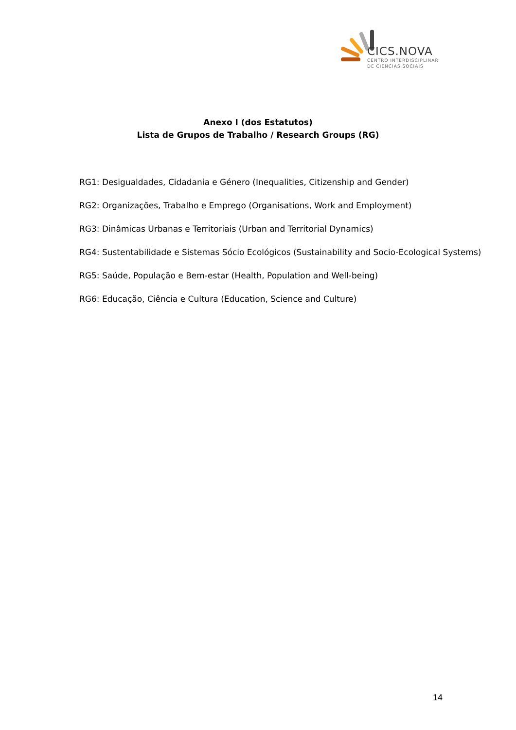CICS.NOVA
CENTRO INTERDISCIPLINAR
DE CIÊNCIAS SOCIAIS
Anexo I (dos Estatutos)
Lista de Grupos de Trabalho / Research Groups (RG)
RG1: Desigualdades, Cidadania e Género (Inequalities, Citizenship and Gender)
RG2: Organizações, Trabalho e Emprego (Organisations, Work and Employment)
RG3: Dinâmicas Urbanas e Territoriais (Urban and Territorial Dynamics)
RG4: Sustentabilidade e Sistemas Sócio Ecológicos (Sustainability and Socio-Ecological Systems)
RG5: Saúde, População e Bem-estar (Health, Population and Well-being)
RG6: Educação, Ciência e Cultura (Education, Science and Culture)
14